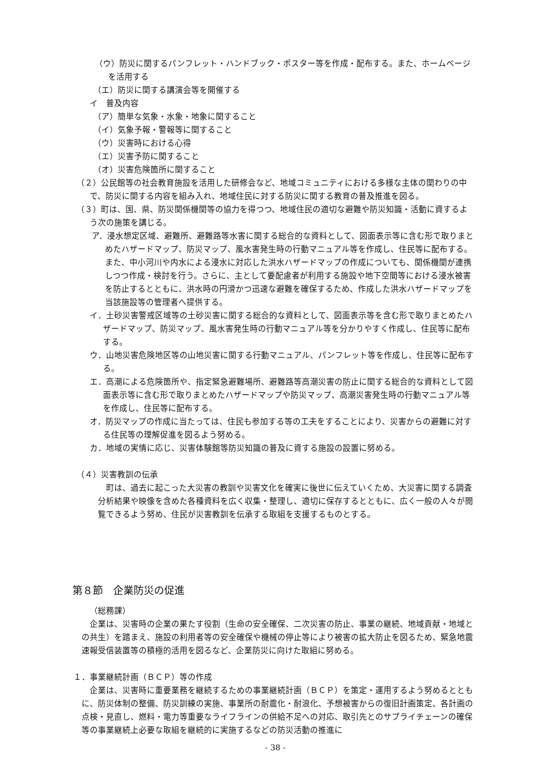（ウ）防災に関するパンフレット・ハンドブック・ポスター等を作成・配布する。また、ホームページを活用する
（エ）防災に関する講演会等を開催する
イ　普及内容
（ア）簡単な気象・水象・地象に関すること
（イ）気象予報・警報等に関すること
（ウ）災害時における心得
（エ）災害予防に関すること
（オ）災害危険箇所に関すること
（２）公民館等の社会教育施設を活用した研修会など、地域コミュニティにおける多様な主体の関わりの中で、防災に関する内容を組み入れ、地域住民に対する防災に関する教育の普及推進を図る。
（３）町は、国、県、防災関係機関等の協力を得つつ、地域住民の適切な避難や防災知識・活動に資するよう次の施策を講じる。
ア．浸水想定区域、避難所、避難路等水害に関する総合的な資料として、図面表示等に含む形で取りまとめたハザードマップ、防災マップ、風水害発生時の行動マニュアル等を作成し、住民等に配布する。また、中小河川や内水による浸水に対応した洪水ハザードマップの作成についても、関係機関が連携しつつ作成・検討を行う。さらに、主として要配慮者が利用する施設や地下空間等における浸水被害を防止するとともに、洪水時の円滑かつ迅速な避難を確保するため、作成した洪水ハザードマップを当該施設等の管理者へ提供する。
イ．土砂災害警戒区域等の土砂災害に関する総合的な資料として、図面表示等を含む形で取りまとめたハザードマップ、防災マップ、風水害発生時の行動マニュアル等を分かりやすく作成し、住民等に配布する。
ウ．山地災害危険地区等の山地災害に関する行動マニュアル、パンフレット等を作成し、住民等に配布する。
エ．高潮による危険箇所や、指定緊急避難場所、避難路等高潮災害の防止に関する総合的な資料として図面表示等に含む形で取りまとめたハザードマップや防災マップ、高潮災害発生時の行動マニュアル等を作成し、住民等に配布する。
オ．防災マップの作成に当たっては、住民も参加する等の工夫をすることにより、災害からの避難に対する住民等の理解促進を図るよう努める。
カ．地域の実情に応じ、災害体験館等防災知識の普及に資する施設の設置に努める。
（４）災害教訓の伝承
町は、過去に起こった大災害の教訓や災害文化を確実に後世に伝えていくため、大災害に関する調査分析結果や映像を含めた各種資料を広く収集・整理し、適切に保存するとともに、広く一般の人々が閲覧できるよう努め、住民が災害教訓を伝承する取組を支援するものとする。
第８節　企業防災の促進
（総務課）
企業は、災害時の企業の果たす役割（生命の安全確保、二次災害の防止、事業の継続、地域貢献・地域との共生）を踏まえ、施設の利用者等の安全確保や機械の停止等により被害の拡大防止を図るため、緊急地震速報受信装置等の積極的活用を図るなど、企業防災に向けた取組に努める。
１．事業継続計画（ＢＣＰ）等の作成
企業は、災害時に重要業務を継続するための事業継続計画（ＢＣＰ）を策定・運用するよう努めるとともに、防災体制の整備、防災訓練の実施、事業所の耐震化・耐浪化、予想被害からの復旧計画策定、各計画の点検・見直し、燃料・電力等重要なライフラインの供給不足への対応、取引先とのサプライチェーンの確保等の事業継続上必要な取組を継続的に実施するなどの防災活動の推進に
- 38 -